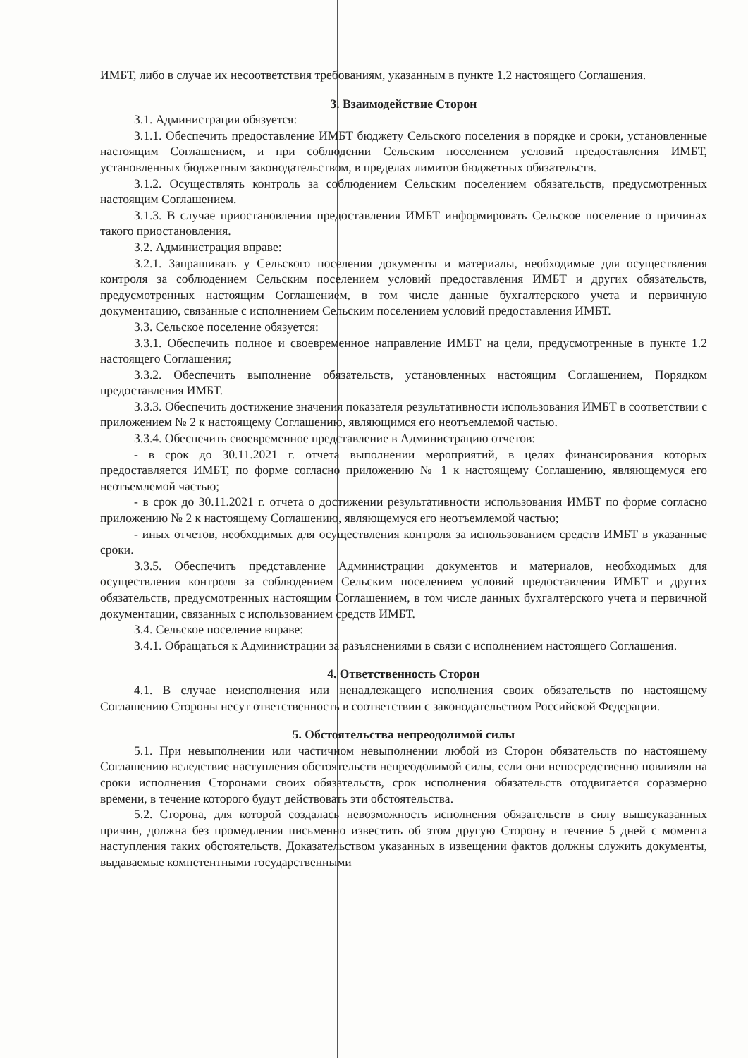ИМБТ, либо в случае их несоответствия требованиям, указанным в пункте 1.2 настоящего Соглашения.
3. Взаимодействие Сторон
3.1. Администрация обязуется:
3.1.1. Обеспечить предоставление ИМБТ бюджету Сельского поселения в порядке и сроки, установленные настоящим Соглашением, и при соблюдении Сельским поселением условий предоставления ИМБТ, установленных бюджетным законодательством, в пределах лимитов бюджетных обязательств.
3.1.2. Осуществлять контроль за соблюдением Сельским поселением обязательств, предусмотренных настоящим Соглашением.
3.1.3. В случае приостановления предоставления ИМБТ информировать Сельское поселение о причинах такого приостановления.
3.2. Администрация вправе:
3.2.1. Запрашивать у Сельского поселения документы и материалы, необходимые для осуществления контроля за соблюдением Сельским поселением условий предоставления ИМБТ и других обязательств, предусмотренных настоящим Соглашением, в том числе данные бухгалтерского учета и первичную документацию, связанные с исполнением Сельским поселением условий предоставления ИМБТ.
3.3. Сельское поселение обязуется:
3.3.1. Обеспечить полное и своевременное направление ИМБТ на цели, предусмотренные в пункте 1.2 настоящего Соглашения;
3.3.2. Обеспечить выполнение обязательств, установленных настоящим Соглашением, Порядком предоставления ИМБТ.
3.3.3. Обеспечить достижение значения показателя результативности использования ИМБТ в соответствии с приложением № 2 к настоящему Соглашению, являющимся его неотъемлемой частью.
3.3.4. Обеспечить своевременное представление в Администрацию отчетов:
- в срок до 30.11.2021 г. отчета выполнении мероприятий, в целях финансирования которых предоставляется ИМБТ, по форме согласно приложению № 1 к настоящему Соглашению, являющемуся его неотъемлемой частью;
- в срок до 30.11.2021 г. отчета о достижении результативности использования ИМБТ по форме согласно приложению № 2 к настоящему Соглашению, являющемуся его неотъемлемой частью;
- иных отчетов, необходимых для осуществления контроля за использованием средств ИМБТ в указанные сроки.
3.3.5. Обеспечить представление Администрации документов и материалов, необходимых для осуществления контроля за соблюдением Сельским поселением условий предоставления ИМБТ и других обязательств, предусмотренных настоящим Соглашением, в том числе данных бухгалтерского учета и первичной документации, связанных с использованием средств ИМБТ.
3.4. Сельское поселение вправе:
3.4.1. Обращаться к Администрации за разъяснениями в связи с исполнением настоящего Соглашения.
4. Ответственность Сторон
4.1. В случае неисполнения или ненадлежащего исполнения своих обязательств по настоящему Соглашению Стороны несут ответственность в соответствии с законодательством Российской Федерации.
5. Обстоятельства непреодолимой силы
5.1. При невыполнении или частичном невыполнении любой из Сторон обязательств по настоящему Соглашению вследствие наступления обстоятельств непреодолимой силы, если они непосредственно повлияли на сроки исполнения Сторонами своих обязательств, срок исполнения обязательств отодвигается соразмерно времени, в течение которого будут действовать эти обстоятельства.
5.2. Сторона, для которой создалась невозможность исполнения обязательств в силу вышеуказанных причин, должна без промедления письменно известить об этом другую Сторону в течение 5 дней с момента наступления таких обстоятельств. Доказательством указанных в извещении фактов должны служить документы, выдаваемые компетентными государственными